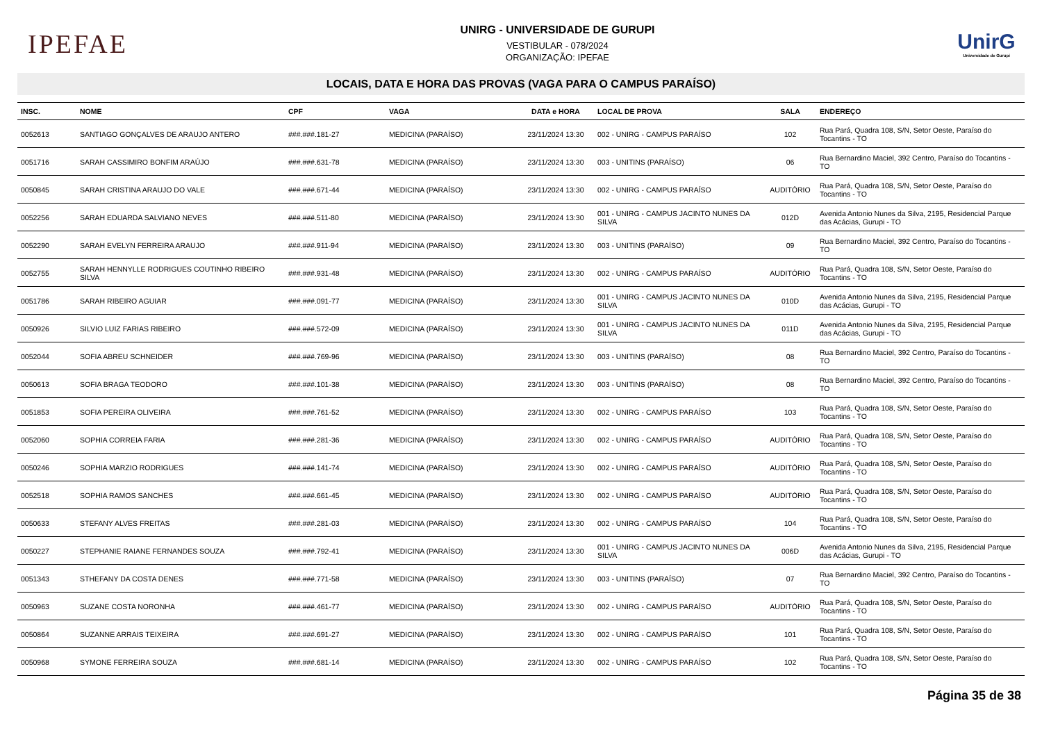IPEFAE
UNIRG - UNIVERSIDADE DE GURUPI
VESTIBULAR - 078/2024
ORGANIZAÇÃO: IPEFAE
UnirG
Universidade de Gurupi
LOCAIS, DATA E HORA DAS PROVAS (VAGA PARA O CAMPUS PARAÍSO)
| INSC. | NOME | CPF | VAGA | DATA e HORA | LOCAL DE PROVA | SALA | ENDEREÇO |
| --- | --- | --- | --- | --- | --- | --- | --- |
| 0052613 | SANTIAGO GONÇALVES DE ARAUJO ANTERO | ###.###.181-27 | MEDICINA (PARAÍSO) | 23/11/2024 13:30 | 002 - UNIRG - CAMPUS PARAÍSO | 102 | Rua Pará, Quadra 108, S/N, Setor Oeste, Paraíso do Tocantins - TO |
| 0051716 | SARAH CASSIMIRO BONFIM ARAÚJO | ###.###.631-78 | MEDICINA (PARAÍSO) | 23/11/2024 13:30 | 003 - UNITINS (PARAÍSO) | 06 | Rua Bernardino Maciel, 392 Centro, Paraíso do Tocantins - TO |
| 0050845 | SARAH CRISTINA ARAUJO DO VALE | ###.###.671-44 | MEDICINA (PARAÍSO) | 23/11/2024 13:30 | 002 - UNIRG - CAMPUS PARAÍSO | AUDITÓRIO | Rua Pará, Quadra 108, S/N, Setor Oeste, Paraíso do Tocantins - TO |
| 0052256 | SARAH EDUARDA SALVIANO NEVES | ###.###.511-80 | MEDICINA (PARAÍSO) | 23/11/2024 13:30 | 001 - UNIRG - CAMPUS JACINTO NUNES DA SILVA | 012D | Avenida Antonio Nunes da Silva, 2195, Residencial Parque das Acácias, Gurupi - TO |
| 0052290 | SARAH EVELYN FERREIRA ARAUJO | ###.###.911-94 | MEDICINA (PARAÍSO) | 23/11/2024 13:30 | 003 - UNITINS (PARAÍSO) | 09 | Rua Bernardino Maciel, 392 Centro, Paraíso do Tocantins - TO |
| 0052755 | SARAH HENNYLLE RODRIGUES COUTINHO RIBEIRO SILVA | ###.###.931-48 | MEDICINA (PARAÍSO) | 23/11/2024 13:30 | 002 - UNIRG - CAMPUS PARAÍSO | AUDITÓRIO | Rua Pará, Quadra 108, S/N, Setor Oeste, Paraíso do Tocantins - TO |
| 0051786 | SARAH RIBEIRO AGUIAR | ###.###.091-77 | MEDICINA (PARAÍSO) | 23/11/2024 13:30 | 001 - UNIRG - CAMPUS JACINTO NUNES DA SILVA | 010D | Avenida Antonio Nunes da Silva, 2195, Residencial Parque das Acácias, Gurupi - TO |
| 0050926 | SILVIO LUIZ FARIAS RIBEIRO | ###.###.572-09 | MEDICINA (PARAÍSO) | 23/11/2024 13:30 | 001 - UNIRG - CAMPUS JACINTO NUNES DA SILVA | 011D | Avenida Antonio Nunes da Silva, 2195, Residencial Parque das Acácias, Gurupi - TO |
| 0052044 | SOFIA ABREU SCHNEIDER | ###.###.769-96 | MEDICINA (PARAÍSO) | 23/11/2024 13:30 | 003 - UNITINS (PARAÍSO) | 08 | Rua Bernardino Maciel, 392 Centro, Paraíso do Tocantins - TO |
| 0050613 | SOFIA BRAGA TEODORO | ###.###.101-38 | MEDICINA (PARAÍSO) | 23/11/2024 13:30 | 003 - UNITINS (PARAÍSO) | 08 | Rua Bernardino Maciel, 392 Centro, Paraíso do Tocantins - TO |
| 0051853 | SOFIA PEREIRA OLIVEIRA | ###.###.761-52 | MEDICINA (PARAÍSO) | 23/11/2024 13:30 | 002 - UNIRG - CAMPUS PARAÍSO | 103 | Rua Pará, Quadra 108, S/N, Setor Oeste, Paraíso do Tocantins - TO |
| 0052060 | SOPHIA CORREIA FARIA | ###.###.281-36 | MEDICINA (PARAÍSO) | 23/11/2024 13:30 | 002 - UNIRG - CAMPUS PARAÍSO | AUDITÓRIO | Rua Pará, Quadra 108, S/N, Setor Oeste, Paraíso do Tocantins - TO |
| 0050246 | SOPHIA MARZIO RODRIGUES | ###.###.141-74 | MEDICINA (PARAÍSO) | 23/11/2024 13:30 | 002 - UNIRG - CAMPUS PARAÍSO | AUDITÓRIO | Rua Pará, Quadra 108, S/N, Setor Oeste, Paraíso do Tocantins - TO |
| 0052518 | SOPHIA RAMOS SANCHES | ###.###.661-45 | MEDICINA (PARAÍSO) | 23/11/2024 13:30 | 002 - UNIRG - CAMPUS PARAÍSO | AUDITÓRIO | Rua Pará, Quadra 108, S/N, Setor Oeste, Paraíso do Tocantins - TO |
| 0050633 | STEFANY ALVES FREITAS | ###.###.281-03 | MEDICINA (PARAÍSO) | 23/11/2024 13:30 | 002 - UNIRG - CAMPUS PARAÍSO | 104 | Rua Pará, Quadra 108, S/N, Setor Oeste, Paraíso do Tocantins - TO |
| 0050227 | STEPHANIE RAIANE FERNANDES SOUZA | ###.###.792-41 | MEDICINA (PARAÍSO) | 23/11/2024 13:30 | 001 - UNIRG - CAMPUS JACINTO NUNES DA SILVA | 006D | Avenida Antonio Nunes da Silva, 2195, Residencial Parque das Acácias, Gurupi - TO |
| 0051343 | STHEFANY DA COSTA DENES | ###.###.771-58 | MEDICINA (PARAÍSO) | 23/11/2024 13:30 | 003 - UNITINS (PARAÍSO) | 07 | Rua Bernardino Maciel, 392 Centro, Paraíso do Tocantins - TO |
| 0050963 | SUZANE COSTA NORONHA | ###.###.461-77 | MEDICINA (PARAÍSO) | 23/11/2024 13:30 | 002 - UNIRG - CAMPUS PARAÍSO | AUDITÓRIO | Rua Pará, Quadra 108, S/N, Setor Oeste, Paraíso do Tocantins - TO |
| 0050864 | SUZANNE ARRAIS TEIXEIRA | ###.###.691-27 | MEDICINA (PARAÍSO) | 23/11/2024 13:30 | 002 - UNIRG - CAMPUS PARAÍSO | 101 | Rua Pará, Quadra 108, S/N, Setor Oeste, Paraíso do Tocantins - TO |
| 0050968 | SYMONE FERREIRA SOUZA | ###.###.681-14 | MEDICINA (PARAÍSO) | 23/11/2024 13:30 | 002 - UNIRG - CAMPUS PARAÍSO | 102 | Rua Pará, Quadra 108, S/N, Setor Oeste, Paraíso do Tocantins - TO |
Página 35 de 38